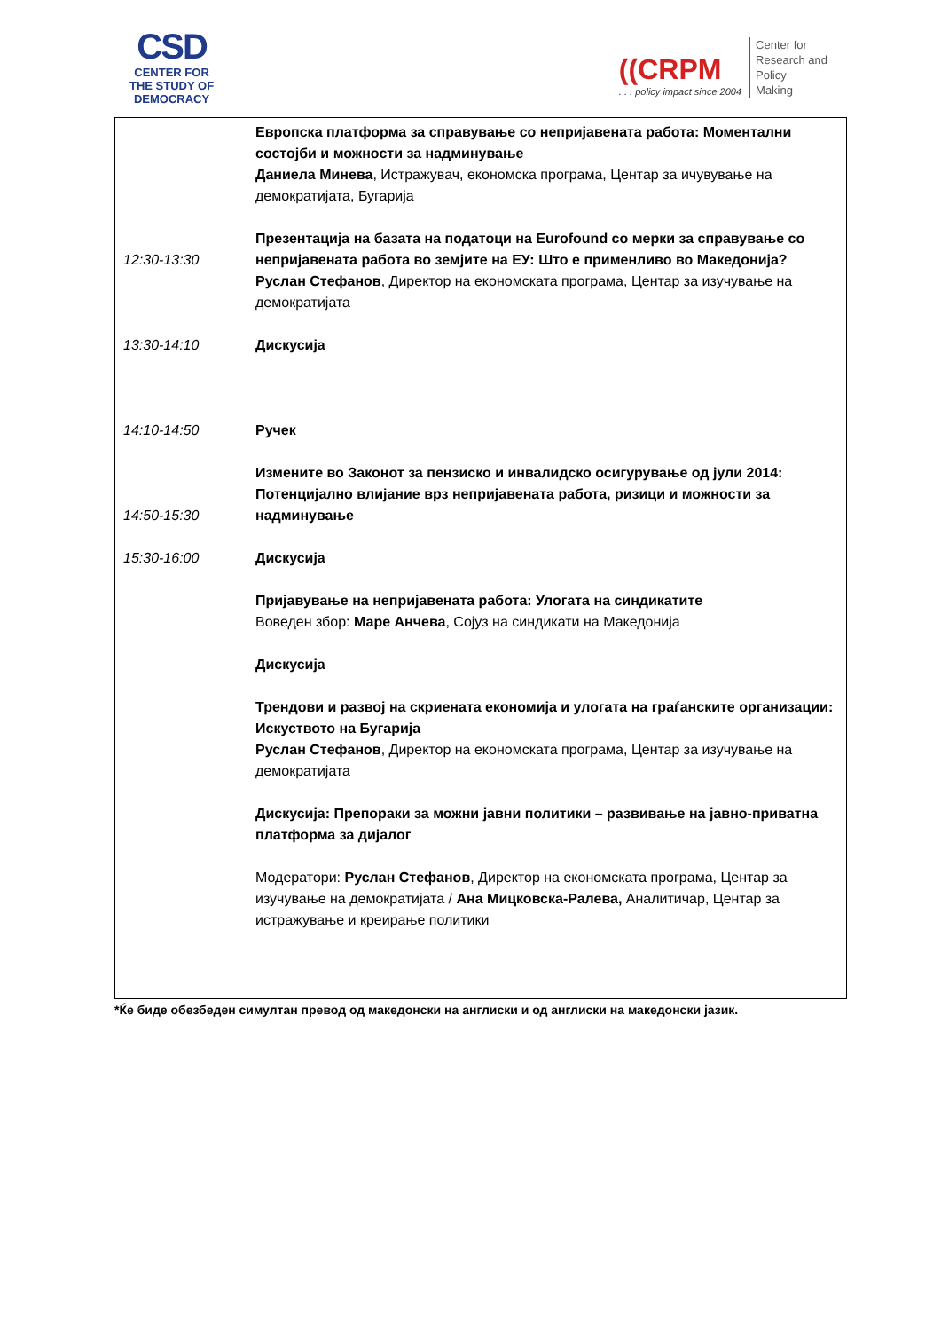CSD
CENTER FOR
THE STUDY OF
DEMOCRACY
((CRPM
. . . policy impact since 2004
Center for
Research and
Policy
Making
| 12:30-13:30 13:30-14:10 14:10-14:50 14:50-15:30 15:30-16:00 | Европска платформа за справување со непријавената работа: Моментални состојби и можности за надминување Даниела Минева , Истражувач, економска програма, Центар за ичувување на демократијата, Бугарија Презентација на базата на податоци на Eurofound со мерки за справување со непријавената работа во земјите на ЕУ: Што е применливо во Македонија? Руслан Стефанов , Директор на економската програма, Центар за изучување на демократијата Дискусија Ручек Измените во Законот за пензиско и инвалидско осигурување од јули 2014: Потенцијално влијание врз непријавената работа, ризици и можности за надминување Дискусија Пријавување на непријавената работа: Улогата на синдикатите Воведен збор: Маре Анчева , Сојуз на синдикати на Македонија Дискусија Трендови и развој на скриената економија и улогата на граѓанските организации: Искуството на Бугарија Руслан Стефанов , Директор на економската програма, Центар за изучување на демократијата Дискусија: Препораки за можни јавни политики – развивање на јавно-приватна платформа за дијалог Модератори: Руслан Стефанов , Директор на економската програма, Центар за изучување на демократијата / Ана Мицковска-Ралева, Аналитичар, Центар за истражување и креирање политики |
*Ќе биде обезбеден симултан превод од македонски на англиски и од англиски на македонски јазик.